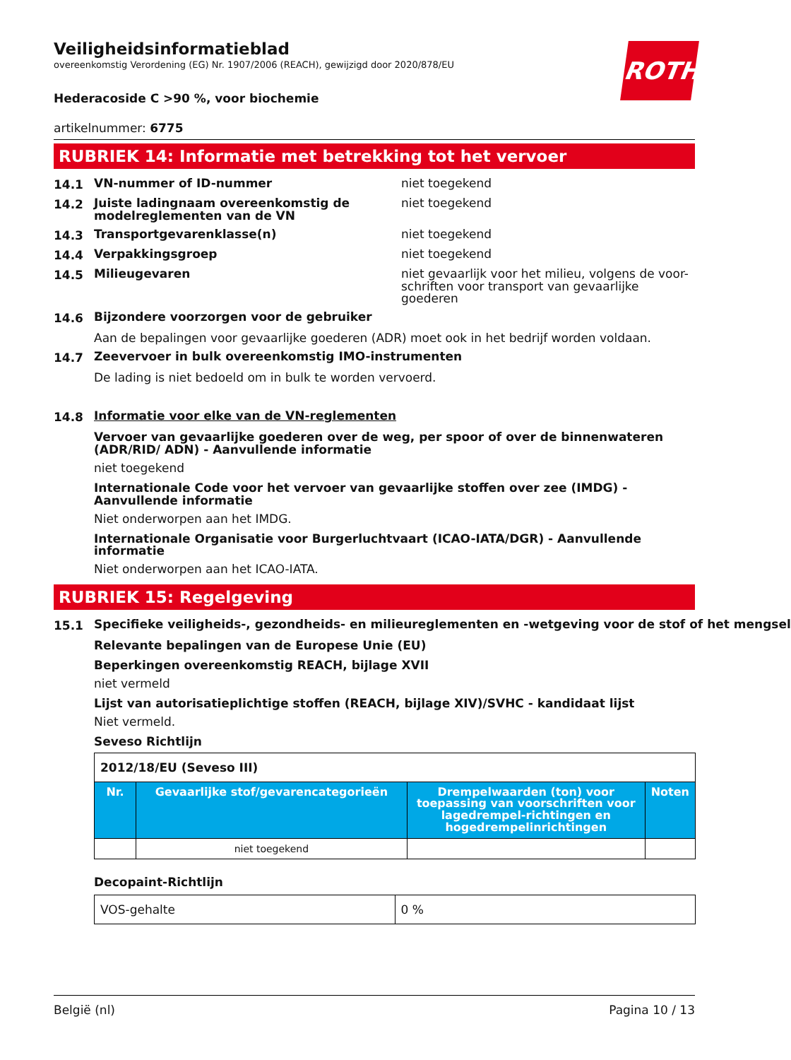Veiligheidsinformatieblad
overeenkomstig Verordening (EG) Nr. 1907/2006 (REACH), gewijzigd door 2020/878/EU
ROTH
Hederacoside C >90 %, voor biochemie
artikelnummer: 6775
RUBRIEK 14: Informatie met betrekking tot het vervoer
14.1 VN-nummer of ID-nummer niet toegekend
14.2 Juiste ladingnaam overeenkomstig de modelreglementen van de VN niet toegekend
14.3 Transportgevarenklasse(n) niet toegekend
14.4 Verpakkingsgroep niet toegekend
14.5 Milieugevaren niet gevaarlijk voor het milieu, volgens de voor-schriften voor transport van gevaarlijke goederen
14.6 Bijzondere voorzorgen voor de gebruiker
Aan de bepalingen voor gevaarlijke goederen (ADR) moet ook in het bedrijf worden voldaan.
14.7 Zeevervoer in bulk overeenkomstig IMO-instrumenten
De lading is niet bedoeld om in bulk te worden vervoerd.
14.8 Informatie voor elke van de VN-reglementen
Vervoer van gevaarlijke goederen over de weg, per spoor of over de binnenwateren (ADR/RID/ ADN) - Aanvullende informatie
niet toegekend
Internationale Code voor het vervoer van gevaarlijke stoffen over zee (IMDG) - Aanvullende informatie
Niet onderworpen aan het IMDG.
Internationale Organisatie voor Burgerluchtvaart (ICAO-IATA/DGR) - Aanvullende informatie
Niet onderworpen aan het ICAO-IATA.
RUBRIEK 15: Regelgeving
15.1 Specifieke veiligheids-, gezondheids- en milieureglementen en -wetgeving voor de stof of het mengsel
Relevante bepalingen van de Europese Unie (EU)
Beperkingen overeenkomstig REACH, bijlage XVII
niet vermeld
Lijst van autorisatieplichtige stoffen (REACH, bijlage XIV)/SVHC - kandidaat lijst
Niet vermeld.
Seveso Richtlijn
| 2012/18/EU (Seveso III) | | | |
| Nr. | Gevaarlijke stof/gevarencategorieën | Drempelwaarden (ton) voor toepassing van voorschriften voor lagedrempel-richtingen en hogedrempelinrichtingen | Noten |
| | niet toegekend | | |
Decopaint-Richtlijn
| VOS-gehalte | 0 % |
België (nl) Pagina 10 / 13